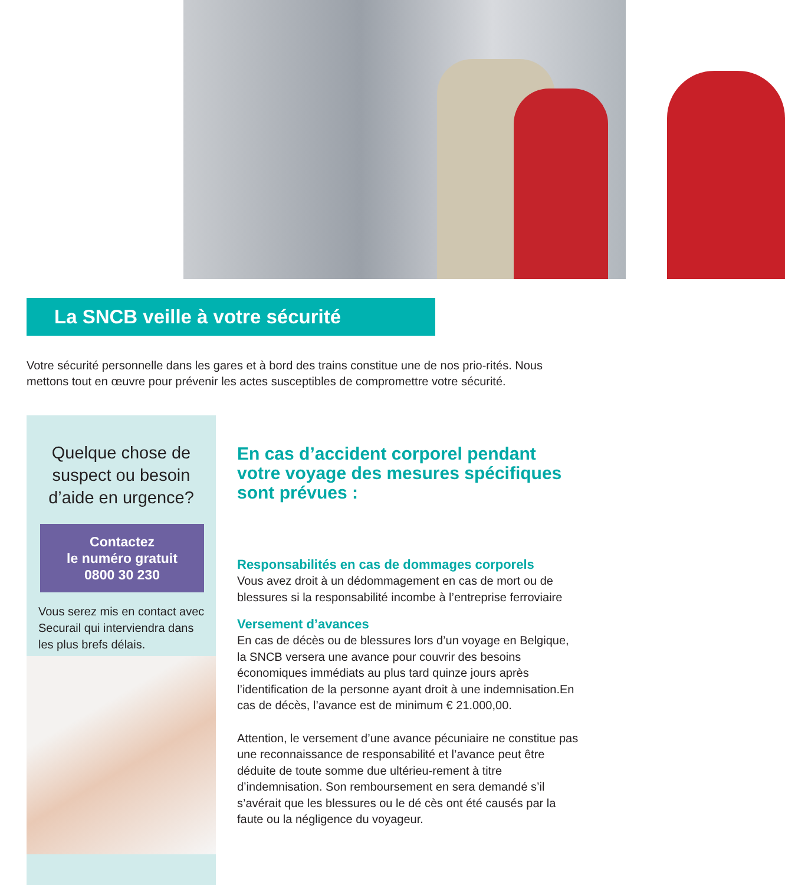La SNCB veille à votre sécurité
Votre sécurité personnelle dans les gares et à bord des trains constitue une de nos prio-rités. Nous mettons tout en œuvre pour prévenir les actes susceptibles de compromettre votre sécurité.
Quelque chose de
suspect ou besoin
d’aide en urgence?
Contactez
le numéro gratuit
0800 30 230
Vous serez mis en contact avec Securail qui interviendra dans les plus brefs délais.
En cas d’accident corporel pendant votre voyage des mesures spécifiques sont prévues :
Responsabilités en cas de dommages corporels
Vous avez droit à un dédommagement en cas de mort ou de blessures si la responsabilité incombe à l’entreprise ferroviaire
Versement d’avances
En cas de décès ou de blessures lors d’un voyage en Belgique, la SNCB versera une avance pour couvrir des besoins économiques immédiats au plus tard quinze jours après l’identification de la personne ayant droit à une indemnisation.En cas de décès, l’avance est de minimum € 21.000,00.
Attention, le versement d’une avance pécuniaire ne constitue pas une reconnaissance de responsabilité et l’avance peut être déduite de toute somme due ultérieu-rement à titre d’indemnisation. Son remboursement en sera demandé s’il s’avérait que les blessures ou le dé cès ont été causés par la faute ou la négligence du voyageur.